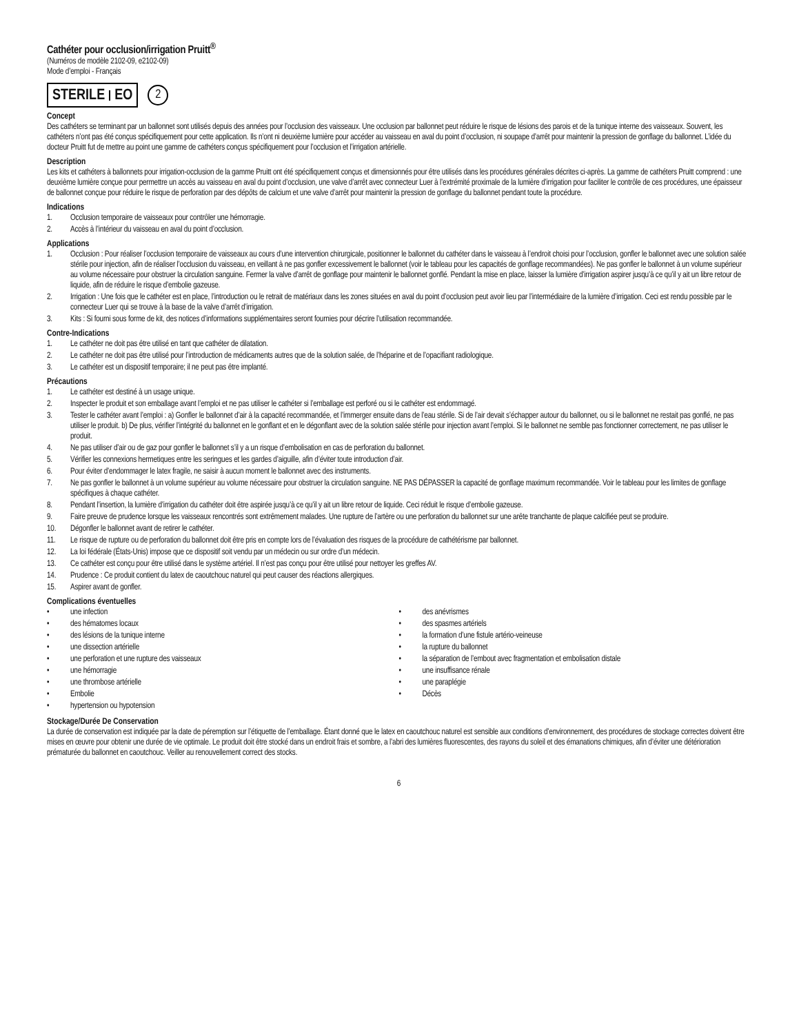Cathéter pour occlusion/irrigation Pruitt<sup>®</sup>
(Numéros de modèle 2102-09, e2102-09)
Mode d’emploi - Français
STERILE EO
2
Concept
Des cathéters se terminant par un ballonnet sont utilisés depuis des années pour l’occlusion des vaisseaux. Une occlusion par ballonnet peut réduire le risque de lésions des parois et de la tunique interne des vaisseaux. Souvent, les cathéters n’ont pas été conçus spécifiquement pour cette application. Ils n’ont ni deuxième lumière pour accéder au vaisseau en aval du point d’occlusion, ni soupape d’arrêt pour maintenir la pression de gonflage du ballonnet. L’idée du docteur Pruitt fut de mettre au point une gamme de cathéters conçus spécifiquement pour l’occlusion et l’irrigation artérielle.
Description
Les kits et cathéters à ballonnets pour irrigation-occlusion de la gamme Pruitt ont été spécifiquement conçus et dimensionnés pour être utilisés dans les procédures générales décrites ci-après. La gamme de cathéters Pruitt comprend : une deuxième lumière conçue pour permettre un accès au vaisseau en aval du point d’occlusion, une valve d’arrêt avec connecteur Luer à l’extrémité proximale de la lumière d’irrigation pour faciliter le contrôle de ces procédures, une épaisseur de ballonnet conçue pour réduire le risque de perforation par des dépôts de calcium et une valve d’arrêt pour maintenir la pression de gonflage du ballonnet pendant toute la procédure.
Indications
1. Occlusion temporaire de vaisseaux pour contrôler une hémorragie.
2. Accès à l’intérieur du vaisseau en aval du point d’occlusion.
Applications
1. Occlusion : Pour réaliser l’occlusion temporaire de vaisseaux au cours d’une intervention chirurgicale, positionner le ballonnet du cathéter dans le vaisseau à l’endroit choisi pour l’occlusion, gonfler le ballonnet avec une solution salée stérile pour injection, afin de réaliser l’occlusion du vaisseau, en veillant à ne pas gonfler excessivement le ballonnet (voir le tableau pour les capacités de gonflage recommandées). Ne pas gonfler le ballonnet à un volume supérieur au volume nécessaire pour obstruer la circulation sanguine. Fermer la valve d’arrêt de gonflage pour maintenir le ballonnet gonflé. Pendant la mise en place, laisser la lumière d’irrigation aspirer jusqu’à ce qu’il y ait un libre retour de liquide, afin de réduire le risque d’embolie gazeuse.
2. Irrigation : Une fois que le cathéter est en place, l’introduction ou le retrait de matériaux dans les zones situées en aval du point d’occlusion peut avoir lieu par l’intermédiaire de la lumière d’irrigation. Ceci est rendu possible par le connecteur Luer qui se trouve à la base de la valve d’arrêt d’irrigation.
3. Kits : Si fourni sous forme de kit, des notices d’informations supplémentaires seront fournies pour décrire l’utilisation recommandée.
Contre-Indications
1. Le cathéter ne doit pas être utilisé en tant que cathéter de dilatation.
2. Le cathéter ne doit pas être utilisé pour l’introduction de médicaments autres que de la solution salée, de l’héparine et de l’opacifiant radiologique.
3. Le cathéter est un dispositif temporaire; il ne peut pas être implanté.
Précautions
1. Le cathéter est destiné à un usage unique.
2. Inspecter le produit et son emballage avant l’emploi et ne pas utiliser le cathéter si l’emballage est perforé ou si le cathéter est endommagé.
3. Tester le cathéter avant l’emploi : a) Gonfler le ballonnet d’air à la capacité recommandée, et l’immerger ensuite dans de l’eau stérile. Si de l’air devait s’échapper autour du ballonnet, ou si le ballonnet ne restait pas gonflé, ne pas utiliser le produit. b) De plus, vérifier l’intégrité du ballonnet en le gonflant et en le dégonflant avec de la solution salée stérile pour injection avant l’emploi. Si le ballonnet ne semble pas fonctionner correctement, ne pas utiliser le produit.
4. Ne pas utiliser d’air ou de gaz pour gonfler le ballonnet s’il y a un risque d’embolisation en cas de perforation du ballonnet.
5. Vérifier les connexions hermetiques entre les seringues et les gardes d’aiguille, afin d’éviter toute introduction d’air.
6. Pour éviter d’endommager le latex fragile, ne saisir à aucun moment le ballonnet avec des instruments.
7. Ne pas gonfler le ballonnet à un volume supérieur au volume nécessaire pour obstruer la circulation sanguine. NE PAS DÉPASSER la capacité de gonflage maximum recommandée. Voir le tableau pour les limites de gonflage spécifiques à chaque cathéter.
8. Pendant l’insertion, la lumière d’irrigation du cathéter doit être aspirée jusqu’à ce qu’il y ait un libre retour de liquide. Ceci réduit le risque d’embolie gazeuse.
9. Faire preuve de prudence lorsque les vaisseaux rencontrés sont extrêmement malades. Une rupture de l’artère ou une perforation du ballonnet sur une arête tranchante de plaque calcifiée peut se produire.
10. Dégonfler le ballonnet avant de retirer le cathéter.
11. Le risque de rupture ou de perforation du ballonnet doit être pris en compte lors de l’évaluation des risques de la procédure de cathétérisme par ballonnet.
12. La loi fédérale (États-Unis) impose que ce dispositif soit vendu par un médecin ou sur ordre d’un médecin.
13. Ce cathéter est conçu pour être utilisé dans le système artériel. Il n’est pas conçu pour être utilisé pour nettoyer les greffes AV.
14. Prudence : Ce produit contient du latex de caoutchouc naturel qui peut causer des réactions allergiques.
15. Aspirer avant de gonfler.
Complications éventuelles
• une infection
• des hématomes locaux
• des lésions de la tunique interne
• une dissection artérielle
• une perforation et une rupture des vaisseaux
• une hémorragie
• une thrombose artérielle
• Embolie
• hypertension ou hypotension
• des anévrismes
• des spasmes artériels
• la formation d’une fistule artério-veineuse
• la rupture du ballonnet
• la séparation de l’embout avec fragmentation et embolisation distale
• une insuffisance rénale
• une paraplégie
• Décès
Stockage/Durée De Conservation
La durée de conservation est indiquée par la date de péremption sur l’étiquette de l’emballage. Étant donné que le latex en caoutchouc naturel est sensible aux conditions d’environnement, des procédures de stockage correctes doivent être mises en œuvre pour obtenir une durée de vie optimale. Le produit doit être stocké dans un endroit frais et sombre, a l’abri des lumières fluorescentes, des rayons du soleil et des émanations chimiques, afin d’éviter une détérioration prématurée du ballonnet en caoutchouc. Veiller au renouvellement correct des stocks.
6